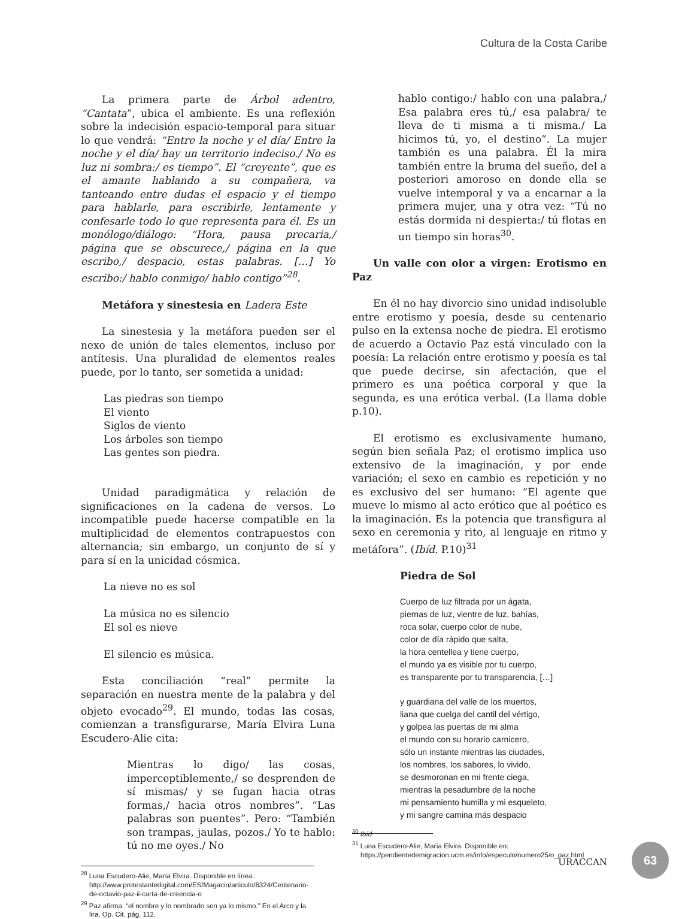Cultura de la Costa Caribe
La primera parte de Árbol adentro, “Cantata”, ubica el ambiente. Es una reflexión sobre la indecisión espacio-temporal para situar lo que vendrá: “Entre la noche y el día/ Entre la noche y el día/ hay un territorio indeciso./ No es luz ni sombra:/ es tiempo”. El “creyente”, que es el amante hablando a su compañera, va tanteando entre dudas el espacio y el tiempo para hablarle, para escribirle, lentamente y confesarle todo lo que representa para él. Es un monólogo/diálogo: “Hora, pausa precaria,/ página que se obscurece,/ página en la que escribo,/ despacio, estas palabras. […] Yo escribo:/ hablo conmigo/ hablo contigo”<sup>28</sup>.
Metáfora y sinestesia en Ladera Este
La sinestesia y la metáfora pueden ser el nexo de unión de tales elementos, incluso por antítesis. Una pluralidad de elementos reales puede, por lo tanto, ser sometida a unidad:
Las piedras son tiempo
El viento
Siglos de viento
Los árboles son tiempo
Las gentes son piedra.
Unidad paradigmática y relación de significaciones en la cadena de versos. Lo incompatible puede hacerse compatible en la multiplicidad de elementos contrapuestos con alternancia; sin embargo, un conjunto de sí y para sí en la unicidad cósmica.
La nieve no es sol
La música no es silencio
El sol es nieve
El silencio es música.
Esta conciliación “real” permite la separación en nuestra mente de la palabra y del objeto evocado<sup>29</sup>. El mundo, todas las cosas, comienzan a transfigurarse, María Elvira Luna Escudero-Alie cita:
Mientras lo digo/ las cosas, imperceptiblemente,/ se desprenden de sí mismas/ y se fugan hacia otras formas,/ hacia otros nombres”. “Las palabras son puentes”. Pero: “También son trampas, jaulas, pozos./ Yo te hablo: tú no me oyes./ No
<sup>28</sup> Luna Escudero-Alie, María Elvira. Disponible en línea: http://www.protestantedigital.com/ES/Magacin/articulo/6324/Centenario-de-octavio-paz-ii-carta-de-creencia-o
<sup>29</sup> Paz afirma: “el nombre y lo nombrado son ya lo mismo.” En el Arco y la lira, Op. Cit. pág. 112.
hablo contigo:/ hablo con una palabra,/ Esa palabra eres tú,/ esa palabra/ te lleva de ti misma a ti misma./ La hicimos tú, yo, el destino”. La mujer también es una palabra. Él la mira también entre la bruma del sueño, del a posteriori amoroso en donde ella se vuelve intemporal y va a encarnar a la primera mujer, una y otra vez: “Tú no estás dormida ni despierta:/ tú flotas en un tiempo sin horas<sup>30</sup>.
Un valle con olor a virgen: Erotismo en Paz
En él no hay divorcio sino unidad indisoluble entre erotismo y poesía, desde su centenario pulso en la extensa noche de piedra. El erotismo de acuerdo a Octavio Paz está vinculado con la poesía: La relación entre erotismo y poesía es tal que puede decirse, sin afectación, que el primero es una poética corporal y que la segunda, es una erótica verbal. (La llama doble p.10).
El erotismo es exclusivamente humano, según bien señala Paz; el erotismo implica uso extensivo de la imaginación, y por ende variación; el sexo en cambio es repetición y no es exclusivo del ser humano: “El agente que mueve lo mismo al acto erótico que al poético es la imaginación. Es la potencia que transfigura al sexo en ceremonia y rito, al lenguaje en ritmo y metáfora”. (Ibíd. P.10)<sup>31</sup>
Piedra de Sol
Cuerpo de luz filtrada por un ágata,
piernas de luz, vientre de luz, bahías,
roca solar, cuerpo color de nube,
color de día rápido que salta,
la hora centellea y tiene cuerpo,
el mundo ya es visible por tu cuerpo,
es transparente por tu transparencia, […]
y guardiana del valle de los muertos,
liana que cuelga del cantil del vértigo,
y golpea las puertas de mi alma
el mundo con su horario carnicero,
sólo un instante mientras las ciudades,
los nombres, los sabores, lo vivido,
se desmoronan en mi frente ciega,
mientras la pesadumbre de la noche
mi pensamiento humilla y mi esqueleto,
y mi sangre camina más despacio
<sup>30</sup> Ibíd
<sup>31</sup> Luna Escudero-Alie, María Elvira. Disponible en: https://pendientedemigracion.ucm.es/info/especulo/numero25/o_paz.html
URACCAN
63